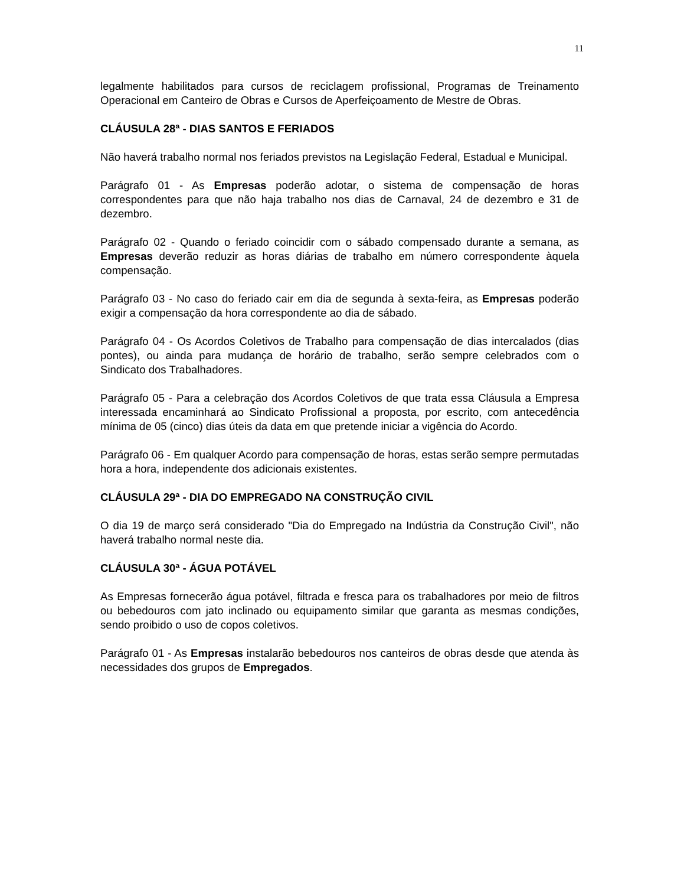11
legalmente habilitados para cursos de reciclagem profissional, Programas de Treinamento Operacional em Canteiro de Obras e Cursos de Aperfeiçoamento de Mestre de Obras.
CLÁUSULA 28ª - DIAS SANTOS E FERIADOS
Não haverá trabalho normal nos feriados previstos na Legislação Federal, Estadual e Municipal.
Parágrafo 01 - As Empresas poderão adotar, o sistema de compensação de horas correspondentes para que não haja trabalho nos dias de Carnaval, 24 de dezembro e 31 de dezembro.
Parágrafo 02 - Quando o feriado coincidir com o sábado compensado durante a semana, as Empresas deverão reduzir as horas diárias de trabalho em número correspondente àquela compensação.
Parágrafo 03 - No caso do feriado cair em dia de segunda à sexta-feira, as Empresas poderão exigir a compensação da hora correspondente ao dia de sábado.
Parágrafo 04 - Os Acordos Coletivos de Trabalho para compensação de dias intercalados (dias pontes), ou ainda para mudança de horário de trabalho, serão sempre celebrados com o Sindicato dos Trabalhadores.
Parágrafo 05 - Para a celebração dos Acordos Coletivos de que trata essa Cláusula a Empresa interessada encaminhará ao Sindicato Profissional a proposta, por escrito, com antecedência mínima de 05 (cinco) dias úteis da data em que pretende iniciar a vigência do Acordo.
Parágrafo 06 - Em qualquer Acordo para compensação de horas, estas serão sempre permutadas hora a hora, independente dos adicionais existentes.
CLÁUSULA 29ª - DIA DO EMPREGADO NA CONSTRUÇÃO CIVIL
O dia 19 de março será considerado "Dia do Empregado na Indústria da Construção Civil", não haverá trabalho normal neste dia.
CLÁUSULA 30ª - ÁGUA POTÁVEL
As Empresas fornecerão água potável, filtrada e fresca para os trabalhadores por meio de filtros ou bebedouros com jato inclinado ou equipamento similar que garanta as mesmas condições, sendo proibido o uso de copos coletivos.
Parágrafo 01 - As Empresas instalarão bebedouros nos canteiros de obras desde que atenda às necessidades dos grupos de Empregados.